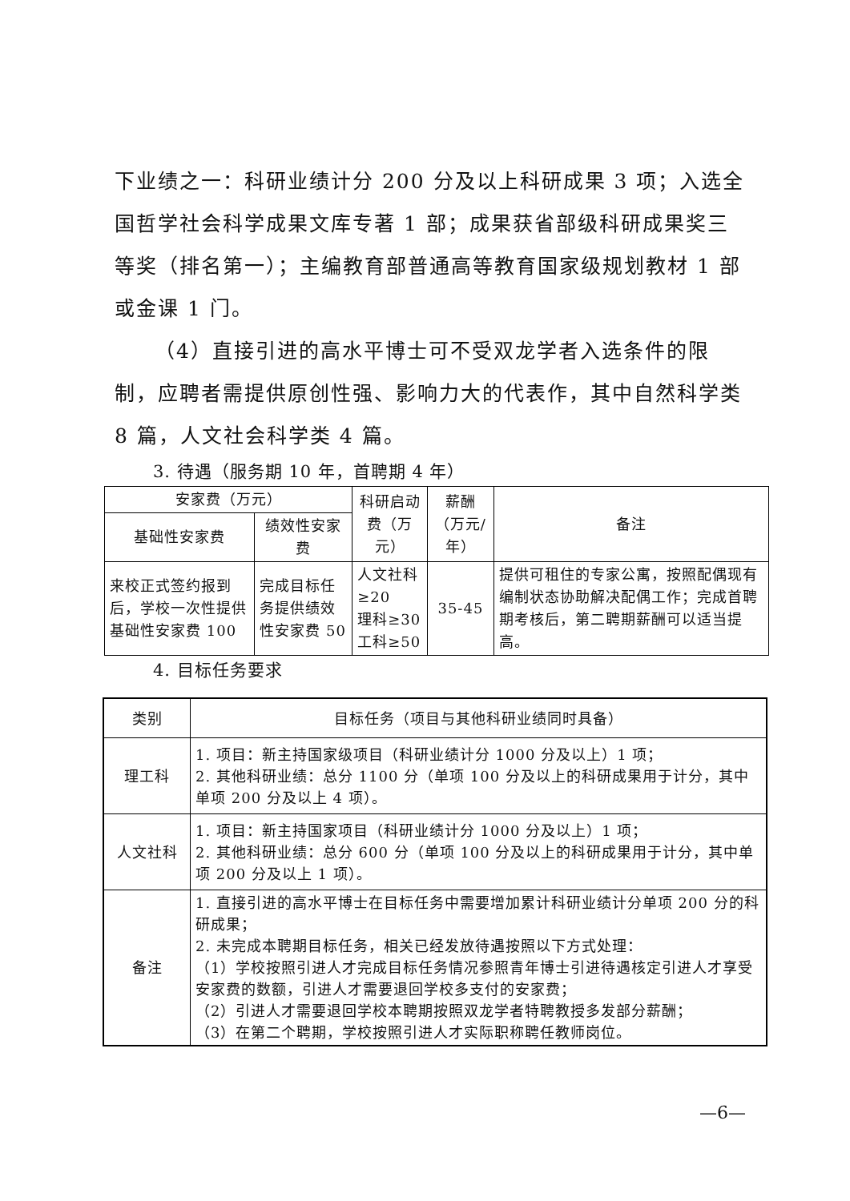下业绩之一：科研业绩计分 200 分及以上科研成果 3 项；入选全国哲学社会科学成果文库专著 1 部；成果获省部级科研成果奖三等奖（排名第一）；主编教育部普通高等教育国家级规划教材 1 部或金课 1 门。
（4）直接引进的高水平博士可不受双龙学者入选条件的限制，应聘者需提供原创性强、影响力大的代表作，其中自然科学类 8 篇，人文社会科学类 4 篇。
3. 待遇（服务期 10 年，首聘期 4 年）
| 安家费（万元） | | 科研启动费（万元） | 薪酬（万元/年） | 备注 |
| --- | --- | --- | --- | --- |
| 基础性安家费 | 绩效性安家费 | | | |
| 来校正式签约报到后，学校一次性提供基础性安家费 100 | 完成目标任务提供绩效性安家费 50 | 人文社科≥20 理科≥30 工科≥50 | 35-45 | 提供可租住的专家公寓，按照配偶现有编制状态协助解决配偶工作；完成首聘期考核后，第二聘期薪酬可以适当提高。 |
4. 目标任务要求
| 类别 | 目标任务（项目与其他科研业绩同时具备） |
| --- | --- |
| 理工科 | 1. 项目：新主持国家级项目（科研业绩计分 1000 分及以上）1 项； 2. 其他科研业绩：总分 1100 分（单项 100 分及以上的科研成果用于计分，其中单项 200 分及以上 4 项）。 |
| 人文社科 | 1. 项目：新主持国家项目（科研业绩计分 1000 分及以上）1 项； 2. 其他科研业绩：总分 600 分（单项 100 分及以上的科研成果用于计分，其中单项 200 分及以上 1 项）。 |
| 备注 | 1. 直接引进的高水平博士在目标任务中需要增加累计科研业绩计分单项 200 分的科研成果； 2. 未完成本聘期目标任务，相关已经发放待遇按照以下方式处理： （1）学校按照引进人才完成目标任务情况参照青年博士引进待遇核定引进人才享受安家费的数额，引进人才需要退回学校多支付的安家费； （2）引进人才需要退回学校本聘期按照双龙学者特聘教授多发部分薪酬； （3）在第二个聘期，学校按照引进人才实际职称聘任教师岗位。 |
—6—